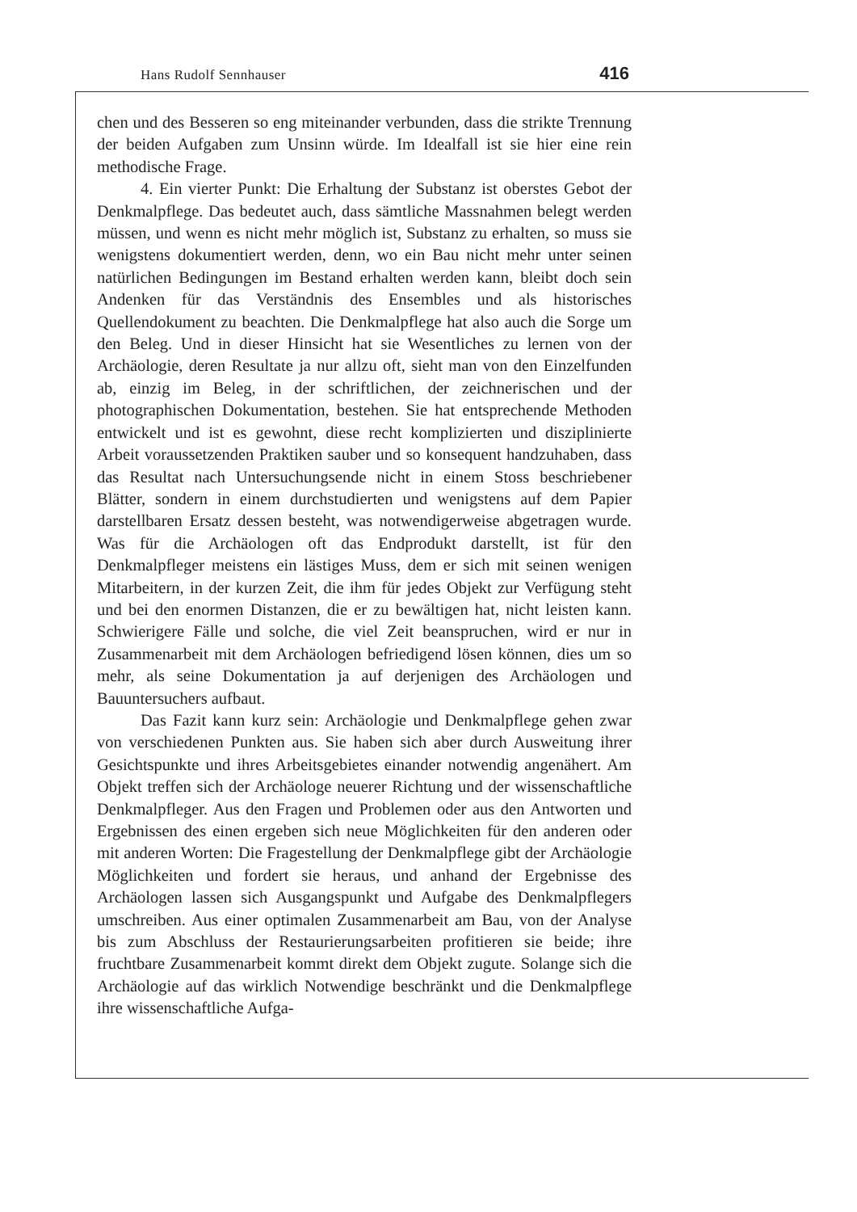Hans Rudolf Sennhauser 416
chen und des Besseren so eng miteinander verbunden, dass die strikte Trennung der beiden Aufgaben zum Unsinn würde. Im Idealfall ist sie hier eine rein methodische Frage.
4. Ein vierter Punkt: Die Erhaltung der Substanz ist oberstes Gebot der Denkmalpflege. Das bedeutet auch, dass sämtliche Massnahmen belegt werden müssen, und wenn es nicht mehr möglich ist, Substanz zu erhalten, so muss sie wenigstens dokumentiert werden, denn, wo ein Bau nicht mehr unter seinen natürlichen Bedingungen im Bestand erhalten werden kann, bleibt doch sein Andenken für das Verständnis des Ensembles und als historisches Quellendokument zu beachten. Die Denkmalpflege hat also auch die Sorge um den Beleg. Und in dieser Hinsicht hat sie Wesentliches zu lernen von der Archäologie, deren Resultate ja nur allzu oft, sieht man von den Einzelfunden ab, einzig im Beleg, in der schriftlichen, der zeichnerischen und der photographischen Dokumentation, bestehen. Sie hat entsprechende Methoden entwickelt und ist es gewohnt, diese recht komplizierten und disziplinierte Arbeit voraussetzenden Praktiken sauber und so konsequent handzuhaben, dass das Resultat nach Untersuchungsende nicht in einem Stoss beschriebener Blätter, sondern in einem durchstudierten und wenigstens auf dem Papier darstellbaren Ersatz dessen besteht, was notwendigerweise abgetragen wurde. Was für die Archäologen oft das Endprodukt darstellt, ist für den Denkmalpfleger meistens ein lästiges Muss, dem er sich mit seinen wenigen Mitarbeitern, in der kurzen Zeit, die ihm für jedes Objekt zur Verfügung steht und bei den enormen Distanzen, die er zu bewältigen hat, nicht leisten kann. Schwierigere Fälle und solche, die viel Zeit beanspruchen, wird er nur in Zusammenarbeit mit dem Archäologen befriedigend lösen können, dies um so mehr, als seine Dokumentation ja auf derjenigen des Archäologen und Bauuntersuchers aufbaut.
Das Fazit kann kurz sein: Archäologie und Denkmalpflege gehen zwar von verschiedenen Punkten aus. Sie haben sich aber durch Ausweitung ihrer Gesichtspunkte und ihres Arbeitsgebietes einander notwendig angenähert. Am Objekt treffen sich der Archäologe neuerer Richtung und der wissenschaftliche Denkmalpfleger. Aus den Fragen und Problemen oder aus den Antworten und Ergebnissen des einen ergeben sich neue Möglichkeiten für den anderen oder mit anderen Worten: Die Fragestellung der Denkmalpflege gibt der Archäologie Möglichkeiten und fordert sie heraus, und anhand der Ergebnisse des Archäologen lassen sich Ausgangspunkt und Aufgabe des Denkmalpflegers umschreiben. Aus einer optimalen Zusammenarbeit am Bau, von der Analyse bis zum Abschluss der Restaurierungsarbeiten profitieren sie beide; ihre fruchtbare Zusammenarbeit kommt direkt dem Objekt zugute. Solange sich die Archäologie auf das wirklich Notwendige beschränkt und die Denkmalpflege ihre wissenschaftliche Aufga-